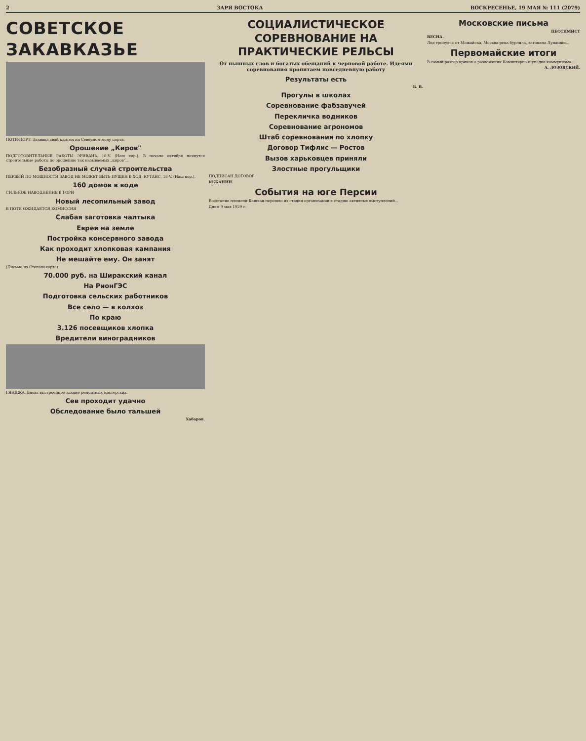2 ЗАРЯ ВОСТОКА ВОСКРЕСЕНЬЕ, 19 МАЯ № 111 (2079)
СОВЕТСКОЕ ЗАКАВКАЗЬЕ
ПОТИ-ПОРТ. Заливка свай кантом на Северном молу порта.
Орошение „Киров"
ПОДГОТОВИТЕЛЬНЫЕ РАБОТЫ ЭРИВАНЬ, 18-V. (Наш кор.). В начале октября начнутся строительные работы по орошению так называемых „киров"...
Безобразный случай строительства
ПЕРВЫЙ ПО МОЩНОСТИ ЗАВОД НЕ МОЖЕТ БЫТЬ ПУЩЕН В ХОД. КУТАИС, 18-V. (Наш кор.).
160 домов в воде
СИЛЬНОЕ НАВОДНЕНИЕ В ГОРИ
Новый лесопильный завод
В ПОТИ ОЖИДАЕТСЯ КОМИССИЯ
Слабая заготовка чалтыка
Евреи на земле
Постройка консервного завода
Как проходит хлопковая кампания
Не мешайте ему. Он занят
(Письмо из Степанакерта).
70.000 руб. на Ширакский канал
На РионГЭС
Подготовка сельских работников
Все село — в колхоз
По краю
3.126 посевщиков хлопка
Вредители виноградников
ГЯНДЖА. Вновь выстроенное здание ремонтных мастерских.
Сев проходит удачно
Обследование было тальшей
Хабаров.
СОЦИАЛИСТИЧЕСКОЕ СОРЕВНОВАНИЕ НА ПРАКТИЧЕСКИЕ РЕЛЬСЫ
От пышных слов и богатых обещаний к черновой работе. Идеями соревнования пропитаем повседневную работу
Результаты есть
Б. В.
Прогулы в школах
Соревнование фабзавучей
Перекличка водников
Соревнование агрономов
Штаб соревнования по хлопку
Договор Тифлис — Ростов
Вызов харьковцев приняли
Злостные прогульщики
ПОДПИСАН ДОГОВОР
ЮЖАНИН.
События на юге Персии
Восстание племени Кашкаи перешло из стадии организации в стадию активных выступлений...
Днем 9 мая 1929 г.
Московские письма
ПЕССИМИСТ
ВЕСНА.
Лед тронулся от Можайска, Москва-река бурлила, затопила Лужники...
Первомайские итоги
В самый разгар криков о разложении Коминтерна и упадке коммунизма...
А. ЛОЗОВСКИЙ.